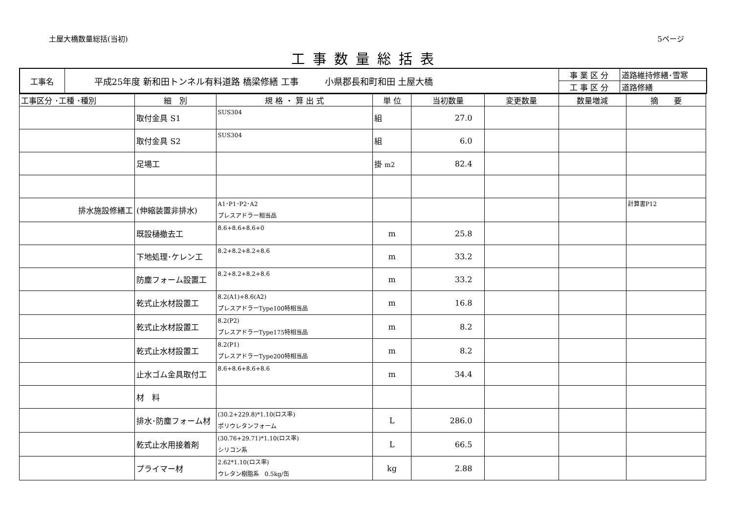土屋大橋数量総括(当初) 5ページ
工事数量総括表
| 工事名 | 平成25年度 新和田トンネル有料道路 橋梁修繕 工事 小県郡長和町和田 土屋大橋 | 事 業 区 分 | 道路維持修繕･雪寒 |
| | | 工 事 区 分 | 道路修繕 |
| 工事区分 ･工種 ･種別 | 細 別 | 規 格 ・ 算 出 式 | 単 位 | 当初数量 | 変更数量 | 数量増減 | 摘 要 |
| --- | --- | --- | --- | --- | --- | --- | --- |
| | 取付金具 S1 | SUS304 | 組 | 27.0 | | | |
| | 取付金具 S2 | SUS304 | 組 | 6.0 | | | |
| | 足場工 | | 掛 m2 | 82.4 | | | |
| 排水施設修繕工 | (伸縮装置非排水) | A1･P1･P2･A2 プレスアドラー相当品 | | | | | 計算書P12 |
| | 既設樋撤去工 | 8.6+8.6+8.6+0 | m | 25.8 | | | |
| | 下地処理･ケレン工 | 8.2+8.2+8.2+8.6 | m | 33.2 | | | |
| | 防塵フォーム設置工 | 8.2+8.2+8.2+8.6 | m | 33.2 | | | |
| | 乾式止水材設置工 | 8.2(A1)+8.6(A2) プレスアドラーType100特相当品 | m | 16.8 | | | |
| | 乾式止水材設置工 | 8.2(P2) プレスアドラーType175特相当品 | m | 8.2 | | | |
| | 乾式止水材設置工 | 8.2(P1) プレスアドラーType200特相当品 | m | 8.2 | | | |
| | 止水ゴム金具取付工 | 8.6+8.6+8.6+8.6 | m | 34.4 | | | |
| | 材 料 | | | | | | |
| | 排水･防塵フォーム材 | (30.2+229.8)*1.10(ロス率) ポリウレタンフォーム | L | 286.0 | | | |
| | 乾式止水用接着剤 | (30.76+29.71)*1.10(ロス率) シリコン系 | L | 66.5 | | | |
| | プライマー材 | 2.62*1.10(ロス率) ウレタン樹脂系 0.5kg/缶 | kg | 2.88 | | | |